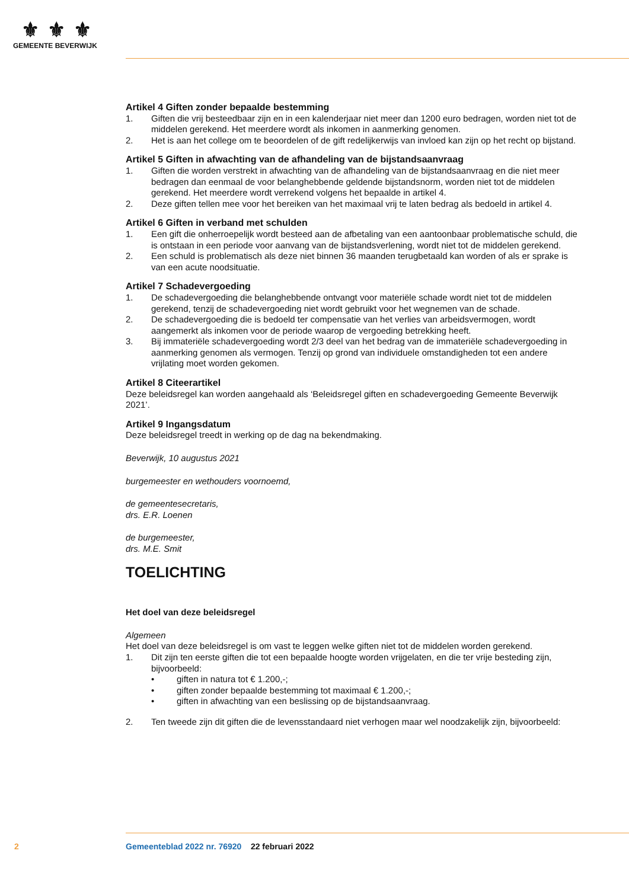⚜⚜⚜
GEMEENTE BEVERWIJK
Artikel 4 Giften zonder bepaalde bestemming
1. Giften die vrij besteedbaar zijn en in een kalenderjaar niet meer dan 1200 euro bedragen, worden niet tot de middelen gerekend. Het meerdere wordt als inkomen in aanmerking genomen.
2. Het is aan het college om te beoordelen of de gift redelijkerwijs van invloed kan zijn op het recht op bijstand.
Artikel 5 Giften in afwachting van de afhandeling van de bijstandsaanvraag
1. Giften die worden verstrekt in afwachting van de afhandeling van de bijstandsaanvraag en die niet meer bedragen dan eenmaal de voor belanghebbende geldende bijstandsnorm, worden niet tot de middelen gerekend. Het meerdere wordt verrekend volgens het bepaalde in artikel 4.
2. Deze giften tellen mee voor het bereiken van het maximaal vrij te laten bedrag als bedoeld in artikel 4.
Artikel 6 Giften in verband met schulden
1. Een gift die onherroepelijk wordt besteed aan de afbetaling van een aantoonbaar problematische schuld, die is ontstaan in een periode voor aanvang van de bijstandsverlening, wordt niet tot de middelen gerekend.
2. Een schuld is problematisch als deze niet binnen 36 maanden terugbetaald kan worden of als er sprake is van een acute noodsituatie.
Artikel 7 Schadevergoeding
1. De schadevergoeding die belanghebbende ontvangt voor materiële schade wordt niet tot de middelen gerekend, tenzij de schadevergoeding niet wordt gebruikt voor het wegnemen van de schade.
2. De schadevergoeding die is bedoeld ter compensatie van het verlies van arbeidsvermogen, wordt aangemerkt als inkomen voor de periode waarop de vergoeding betrekking heeft.
3. Bij immateriële schadevergoeding wordt 2/3 deel van het bedrag van de immateriële schadevergoeding in aanmerking genomen als vermogen. Tenzij op grond van individuele omstandigheden tot een andere vrijlating moet worden gekomen.
Artikel 8 Citeerartikel
Deze beleidsregel kan worden aangehaald als ‘Beleidsregel giften en schadevergoeding Gemeente Beverwijk 2021’.
Artikel 9 Ingangsdatum
Deze beleidsregel treedt in werking op de dag na bekendmaking.
Beverwijk, 10 augustus 2021
burgemeester en wethouders voornoemd,
de gemeentesecretaris,
drs. E.R. Loenen
de burgemeester,
drs. M.E. Smit
TOELICHTING
Het doel van deze beleidsregel
Algemeen
Het doel van deze beleidsregel is om vast te leggen welke giften niet tot de middelen worden gerekend.
1. Dit zijn ten eerste giften die tot een bepaalde hoogte worden vrijgelaten, en die ter vrije besteding zijn, bijvoorbeeld:
• giften in natura tot € 1.200,-;
• giften zonder bepaalde bestemming tot maximaal € 1.200,-;
• giften in afwachting van een beslissing op de bijstandsaanvraag.
2. Ten tweede zijn dit giften die de levensstandaard niet verhogen maar wel noodzakelijk zijn, bijvoorbeeld:
2 Gemeenteblad 2022 nr. 76920 22 februari 2022